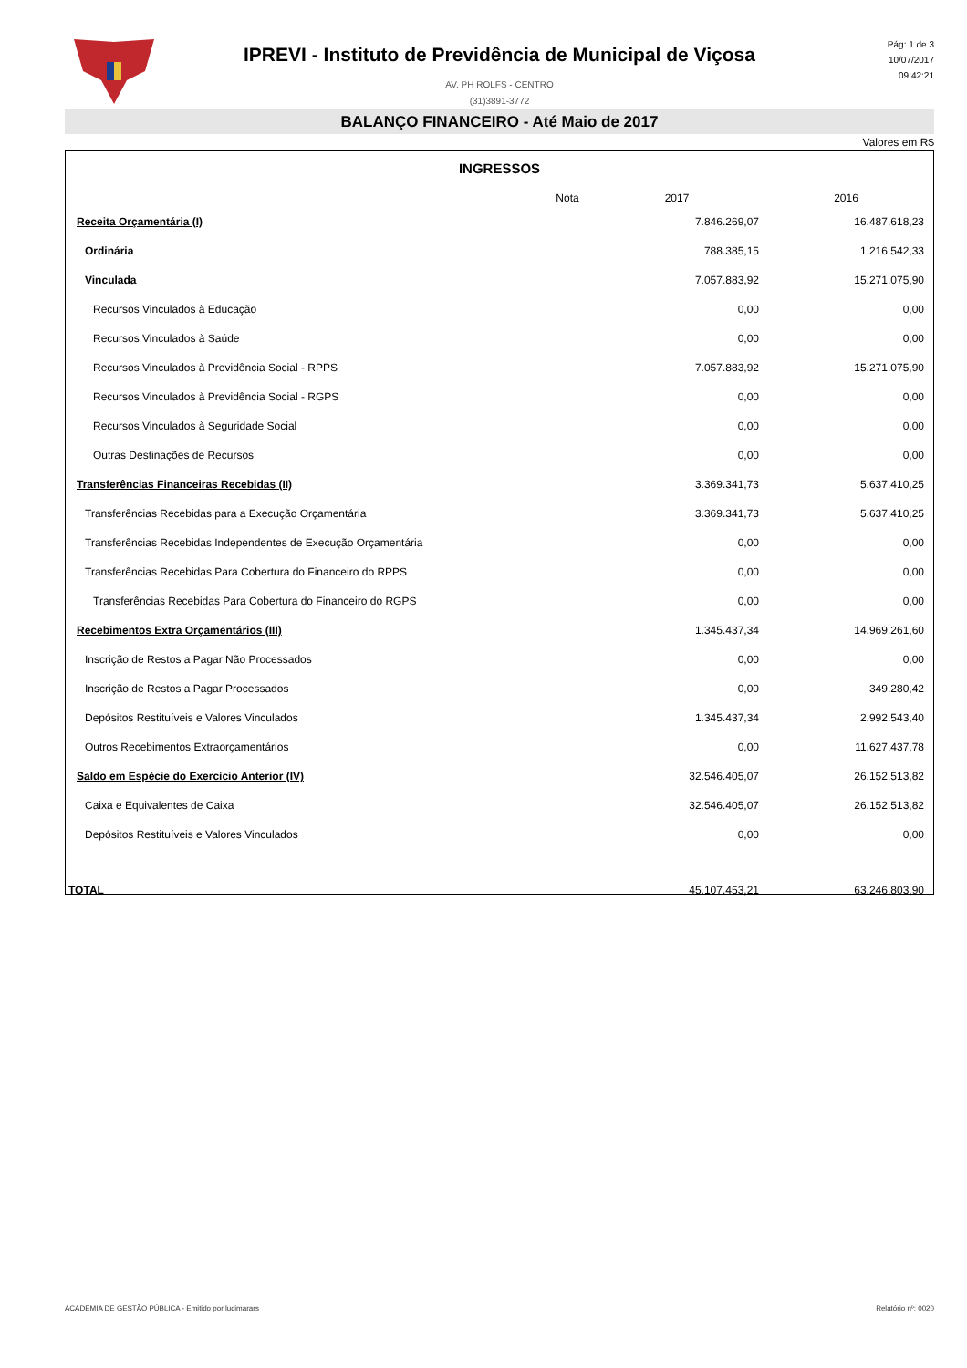Pág: 1 de 3
10/07/2017
09:42:21
IPREVI - Instituto de Previdência de Municipal de Viçosa
AV. PH ROLFS - CENTRO
(31)3891-3772
BALANÇO FINANCEIRO - Até Maio de 2017
Valores em R$
INGRESSOS
| | Nota | 2017 | 2016 |
| --- | --- | --- | --- |
| Receita Orçamentária (I) | | 7.846.269,07 | 16.487.618,23 |
| Ordinária | | 788.385,15 | 1.216.542,33 |
| Vinculada | | 7.057.883,92 | 15.271.075,90 |
| Recursos Vinculados à Educação | | 0,00 | 0,00 |
| Recursos Vinculados à Saúde | | 0,00 | 0,00 |
| Recursos Vinculados à Previdência Social - RPPS | | 7.057.883,92 | 15.271.075,90 |
| Recursos Vinculados à Previdência Social - RGPS | | 0,00 | 0,00 |
| Recursos Vinculados à Seguridade Social | | 0,00 | 0,00 |
| Outras Destinações de Recursos | | 0,00 | 0,00 |
| Transferências Financeiras Recebidas (II) | | 3.369.341,73 | 5.637.410,25 |
| Transferências Recebidas para a Execução Orçamentária | | 3.369.341,73 | 5.637.410,25 |
| Transferências Recebidas Independentes de Execução Orçamentária | | 0,00 | 0,00 |
| Transferências Recebidas Para Cobertura do Financeiro do RPPS | | 0,00 | 0,00 |
| Transferências Recebidas Para Cobertura do Financeiro do RGPS | | 0,00 | 0,00 |
| Recebimentos Extra Orçamentários (III) | | 1.345.437,34 | 14.969.261,60 |
| Inscrição de Restos a Pagar Não Processados | | 0,00 | 0,00 |
| Inscrição de Restos a Pagar Processados | | 0,00 | 349.280,42 |
| Depósitos Restituíveis e Valores Vinculados | | 1.345.437,34 | 2.992.543,40 |
| Outros Recebimentos Extraorçamentários | | 0,00 | 11.627.437,78 |
| Saldo em Espécie do Exercício Anterior (IV) | | 32.546.405,07 | 26.152.513,82 |
| Caixa e Equivalentes de Caixa | | 32.546.405,07 | 26.152.513,82 |
| Depósitos Restituíveis e Valores Vinculados | | 0,00 | 0,00 |
| TOTAL | | 45.107.453,21 | 63.246.803,90 |
ACADEMIA DE GESTÃO PÚBLICA - Emitido por lucimarars
Relatório nº: 0020